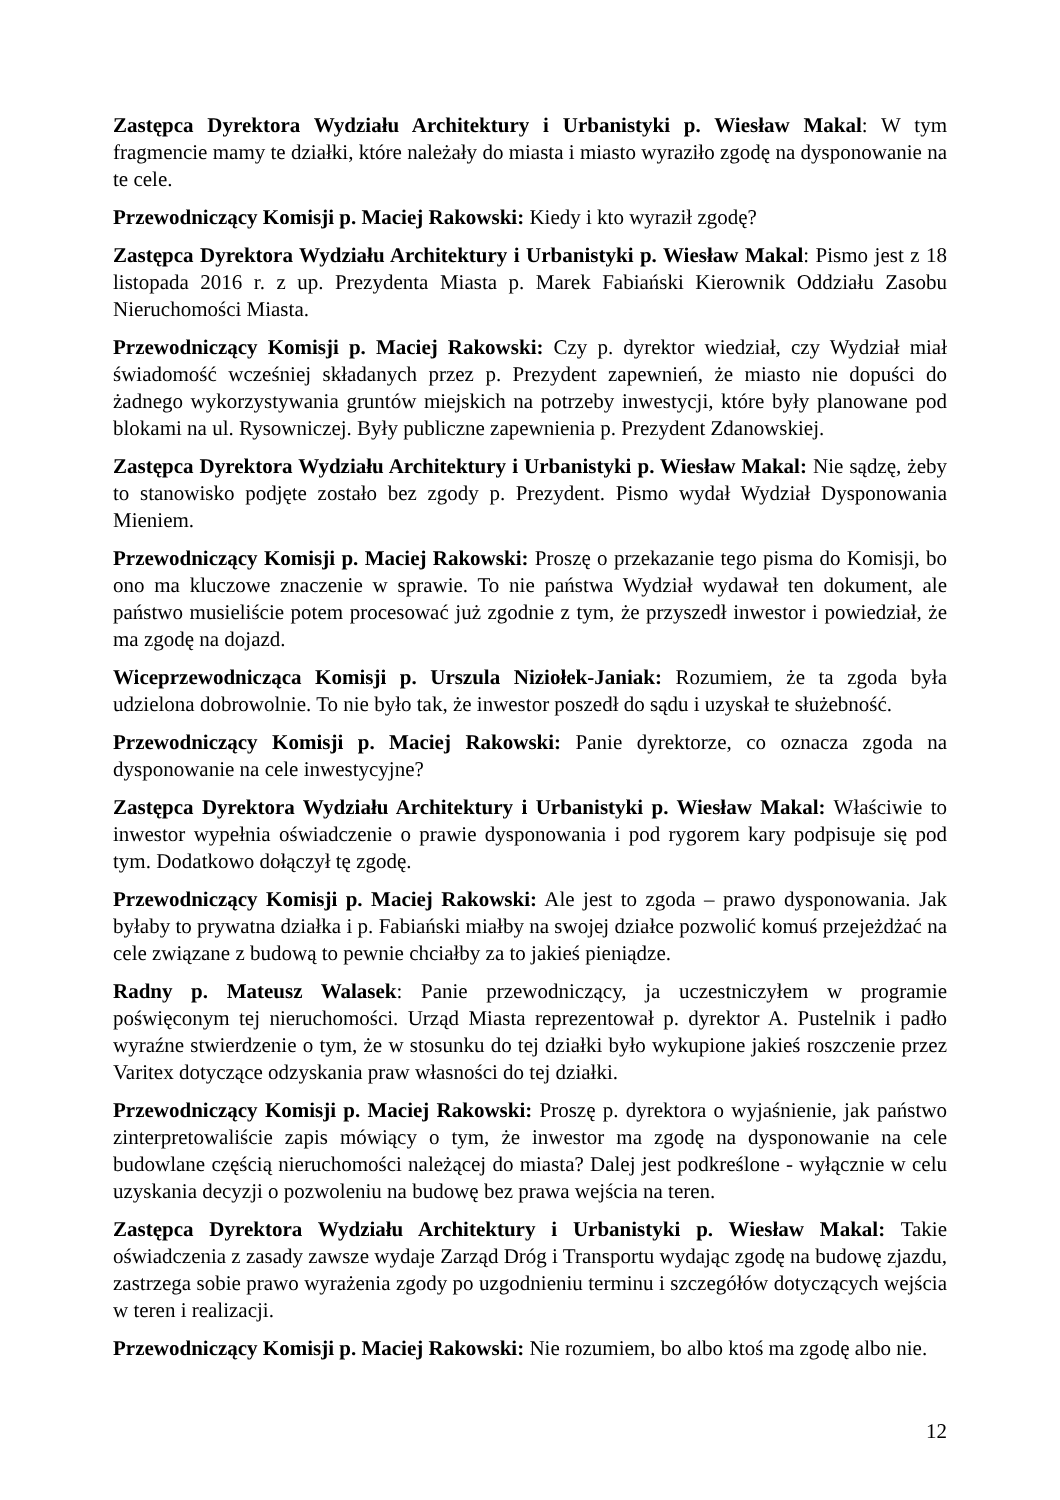Zastępca Dyrektora Wydziału Architektury i Urbanistyki p. Wiesław Makal: W tym fragmencie mamy te działki, które należały do miasta i miasto wyraziło zgodę na dysponowanie na te cele.
Przewodniczący Komisji p. Maciej Rakowski: Kiedy i kto wyraził zgodę?
Zastępca Dyrektora Wydziału Architektury i Urbanistyki p. Wiesław Makal: Pismo jest z 18 listopada 2016 r. z up. Prezydenta Miasta p. Marek Fabiański Kierownik Oddziału Zasobu Nieruchomości Miasta.
Przewodniczący Komisji p. Maciej Rakowski: Czy p. dyrektor wiedział, czy Wydział miał świadomość wcześniej składanych przez p. Prezydent zapewnień, że miasto nie dopuści do żadnego wykorzystywania gruntów miejskich na potrzeby inwestycji, które były planowane pod blokami na ul. Rysowniczej. Były publiczne zapewnienia p. Prezydent Zdanowskiej.
Zastępca Dyrektora Wydziału Architektury i Urbanistyki p. Wiesław Makal: Nie sądzę, żeby to stanowisko podjęte zostało bez zgody p. Prezydent. Pismo wydał Wydział Dysponowania Mieniem.
Przewodniczący Komisji p. Maciej Rakowski: Proszę o przekazanie tego pisma do Komisji, bo ono ma kluczowe znaczenie w sprawie. To nie państwa Wydział wydawał ten dokument, ale państwo musieliście potem procesować już zgodnie z tym, że przyszedł inwestor i powiedział, że ma zgodę na dojazd.
Wiceprzewodnicząca Komisji p. Urszula Niziołek-Janiak: Rozumiem, że ta zgoda była udzielona dobrowolnie. To nie było tak, że inwestor poszedł do sądu i uzyskał te służebność.
Przewodniczący Komisji p. Maciej Rakowski: Panie dyrektorze, co oznacza zgoda na dysponowanie na cele inwestycyjne?
Zastępca Dyrektora Wydziału Architektury i Urbanistyki p. Wiesław Makal: Właściwie to inwestor wypełnia oświadczenie o prawie dysponowania i pod rygorem kary podpisuje się pod tym. Dodatkowo dołączył tę zgodę.
Przewodniczący Komisji p. Maciej Rakowski: Ale jest to zgoda – prawo dysponowania. Jak byłaby to prywatna działka i p. Fabiański miałby na swojej działce pozwolić komuś przejeżdżać na cele związane z budową to pewnie chciałby za to jakieś pieniądze.
Radny p. Mateusz Walasek: Panie przewodniczący, ja uczestniczyłem w programie poświęconym tej nieruchomości. Urząd Miasta reprezentował p. dyrektor A. Pustelnik i padło wyraźne stwierdzenie o tym, że w stosunku do tej działki było wykupione jakieś roszczenie przez Varitex dotyczące odzyskania praw własności do tej działki.
Przewodniczący Komisji p. Maciej Rakowski: Proszę p. dyrektora o wyjaśnienie, jak państwo zinterpretowaliście zapis mówiący o tym, że inwestor ma zgodę na dysponowanie na cele budowlane częścią nieruchomości należącej do miasta? Dalej jest podkreślone - wyłącznie w celu uzyskania decyzji o pozwoleniu na budowę bez prawa wejścia na teren.
Zastępca Dyrektora Wydziału Architektury i Urbanistyki p. Wiesław Makal: Takie oświadczenia z zasady zawsze wydaje Zarząd Dróg i Transportu wydając zgodę na budowę zjazdu, zastrzega sobie prawo wyrażenia zgody po uzgodnieniu terminu i szczegółów dotyczących wejścia w teren i realizacji.
Przewodniczący Komisji p. Maciej Rakowski: Nie rozumiem, bo albo ktoś ma zgodę albo nie.
12